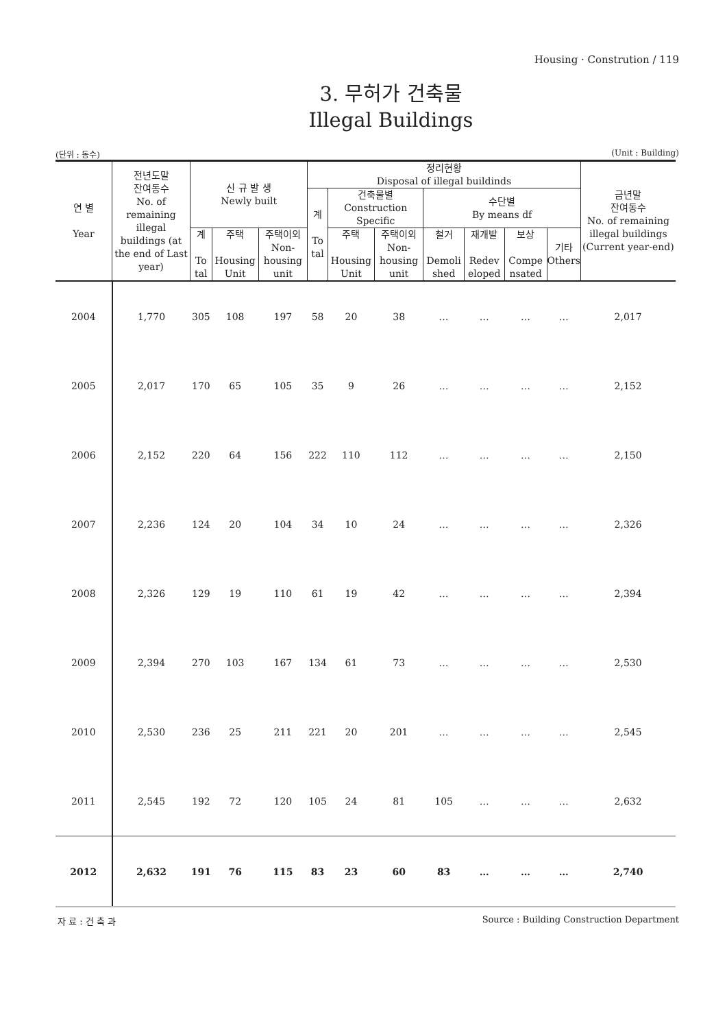Housing · Constrution / 119
3. 무허가 건축물
Illegal Buildings
(단위 : 동수) (Unit : Building)
| 연 별 Year | 전년도말 잔여동수 No. of remaining illegal buildings (at the end of Last year) | 신 규 발 생 Newly built | | | 정리현황 Disposal of illegal buildinds | | | | | | | 금년말 잔여동수 No. of remaining illegal buildings (Current year-end) |
| --- | --- | --- | --- | --- | --- | --- | --- | --- | --- | --- | --- | --- |
| | | | | | 계 To tal | 건축물별 Construction Specific | | 수단별 By means df | | | | |
| | | 계 To tal | 주택 Housing Unit | 주택이외 Non-housing unit | | 주택 Housing Unit | 주택이외 Non-housing unit | 철거 Demoli shed | 재개발 Redev eloped | 보상 Compe nsated | 기타 Others | |
| 2004 | 1,770 | 305 | 108 | 197 | 58 | 20 | 38 | … | … | … | … | 2,017 |
| 2005 | 2,017 | 170 | 65 | 105 | 35 | 9 | 26 | … | … | … | … | 2,152 |
| 2006 | 2,152 | 220 | 64 | 156 | 222 | 110 | 112 | … | … | … | … | 2,150 |
| 2007 | 2,236 | 124 | 20 | 104 | 34 | 10 | 24 | … | … | … | … | 2,326 |
| 2008 | 2,326 | 129 | 19 | 110 | 61 | 19 | 42 | … | … | … | … | 2,394 |
| 2009 | 2,394 | 270 | 103 | 167 | 134 | 61 | 73 | … | … | … | … | 2,530 |
| 2010 | 2,530 | 236 | 25 | 211 | 221 | 20 | 201 | … | … | … | … | 2,545 |
| 2011 | 2,545 | 192 | 72 | 120 | 105 | 24 | 81 | 105 | … | … | … | 2,632 |
| 2012 | 2,632 | 191 | 76 | 115 | 83 | 23 | 60 | 83 | … | … | … | 2,740 |
자 료 : 건 축 과 Source : Building Construction Department